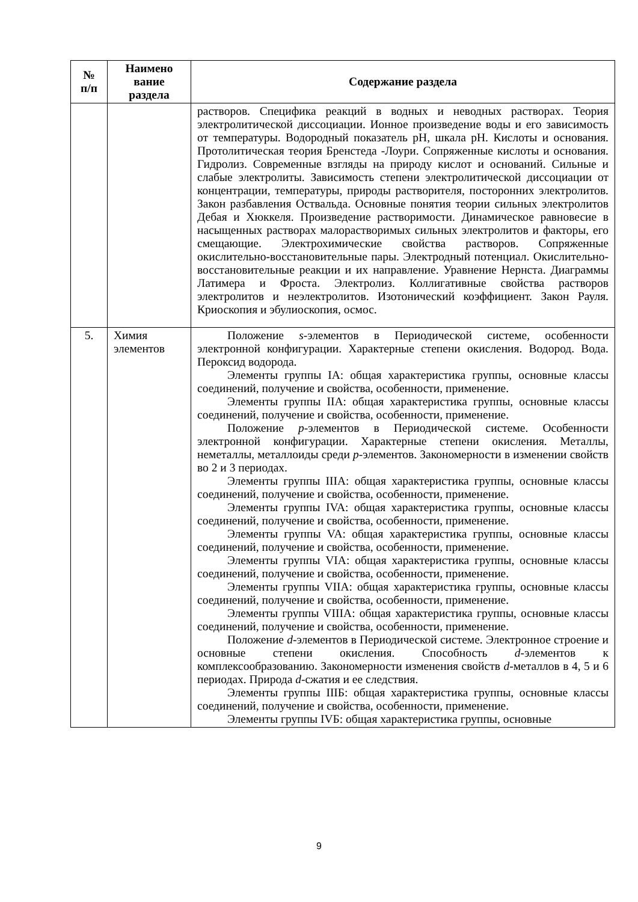| № п/п | Наимено вание раздела | Содержание раздела |
| --- | --- | --- |
| | | растворов. Специфика реакций в водных и неводных растворах. Теория электролитической диссоциации. Ионное произведение воды и его зависимость от температуры. Водородный показатель pH, шкала pH. Кислоты и основания. Протолитическая теория Бренстеда -Лоури. Сопряженные кислоты и основания. Гидролиз. Современные взгляды на природу кислот и оснований. Сильные и слабые электролиты. Зависимость степени электролитической диссоциации от концентрации, температуры, природы растворителя, посторонних электролитов. Закон разбавления Оствальда. Основные понятия теории сильных электролитов Дебая и Хюккеля. Произведение растворимости. Динамическое равновесие в насыщенных растворах малорастворимых сильных электролитов и факторы, его смещающие. Электрохимические свойства растворов. Сопряженные окислительно-восстановительные пары. Электродный потенциал. Окислительно-восстановительные реакции и их направление. Уравнение Нернста. Диаграммы Латимера и Фроста. Электролиз. Коллигативные свойства растворов электролитов и неэлектролитов. Изотонический коэффициент. Закон Рауля. Криоскопия и эбулиоскопия, осмос. |
| 5. | Химия элементов | Положение s -элементов в Периодической системе, особенности электронной конфигурации. Характерные степени окисления. Водород. Вода. Пероксид водорода. Элементы группы IA: общая характеристика группы, основные классы соединений, получение и свойства, особенности, применение. Элементы группы IIA: общая характеристика группы, основные классы соединений, получение и свойства, особенности, применение. Положение p -элементов в Периодической системе. Особенности электронной конфигурации. Характерные степени окисления. Металлы, неметаллы, металлоиды среди p -элементов. Закономерности в изменении свойств во 2 и 3 периодах. Элементы группы IIIA: общая характеристика группы, основные классы соединений, получение и свойства, особенности, применение. Элементы группы IVA: общая характеристика группы, основные классы соединений, получение и свойства, особенности, применение. Элементы группы VA: общая характеристика группы, основные классы соединений, получение и свойства, особенности, применение. Элементы группы VIA: общая характеристика группы, основные классы соединений, получение и свойства, особенности, применение. Элементы группы VIIA: общая характеристика группы, основные классы соединений, получение и свойства, особенности, применение. Элементы группы VIIIA: общая характеристика группы, основные классы соединений, получение и свойства, особенности, применение. Положение d -элементов в Периодической системе. Электронное строение и основные степени окисления. Способность d -элементов к комплексообразованию. Закономерности изменения свойств d -металлов в 4, 5 и 6 периодах. Природа d -сжатия и ее следствия. Элементы группы IIIБ: общая характеристика группы, основные классы соединений, получение и свойства, особенности, применение. Элементы группы IVБ: общая характеристика группы, основные |
9